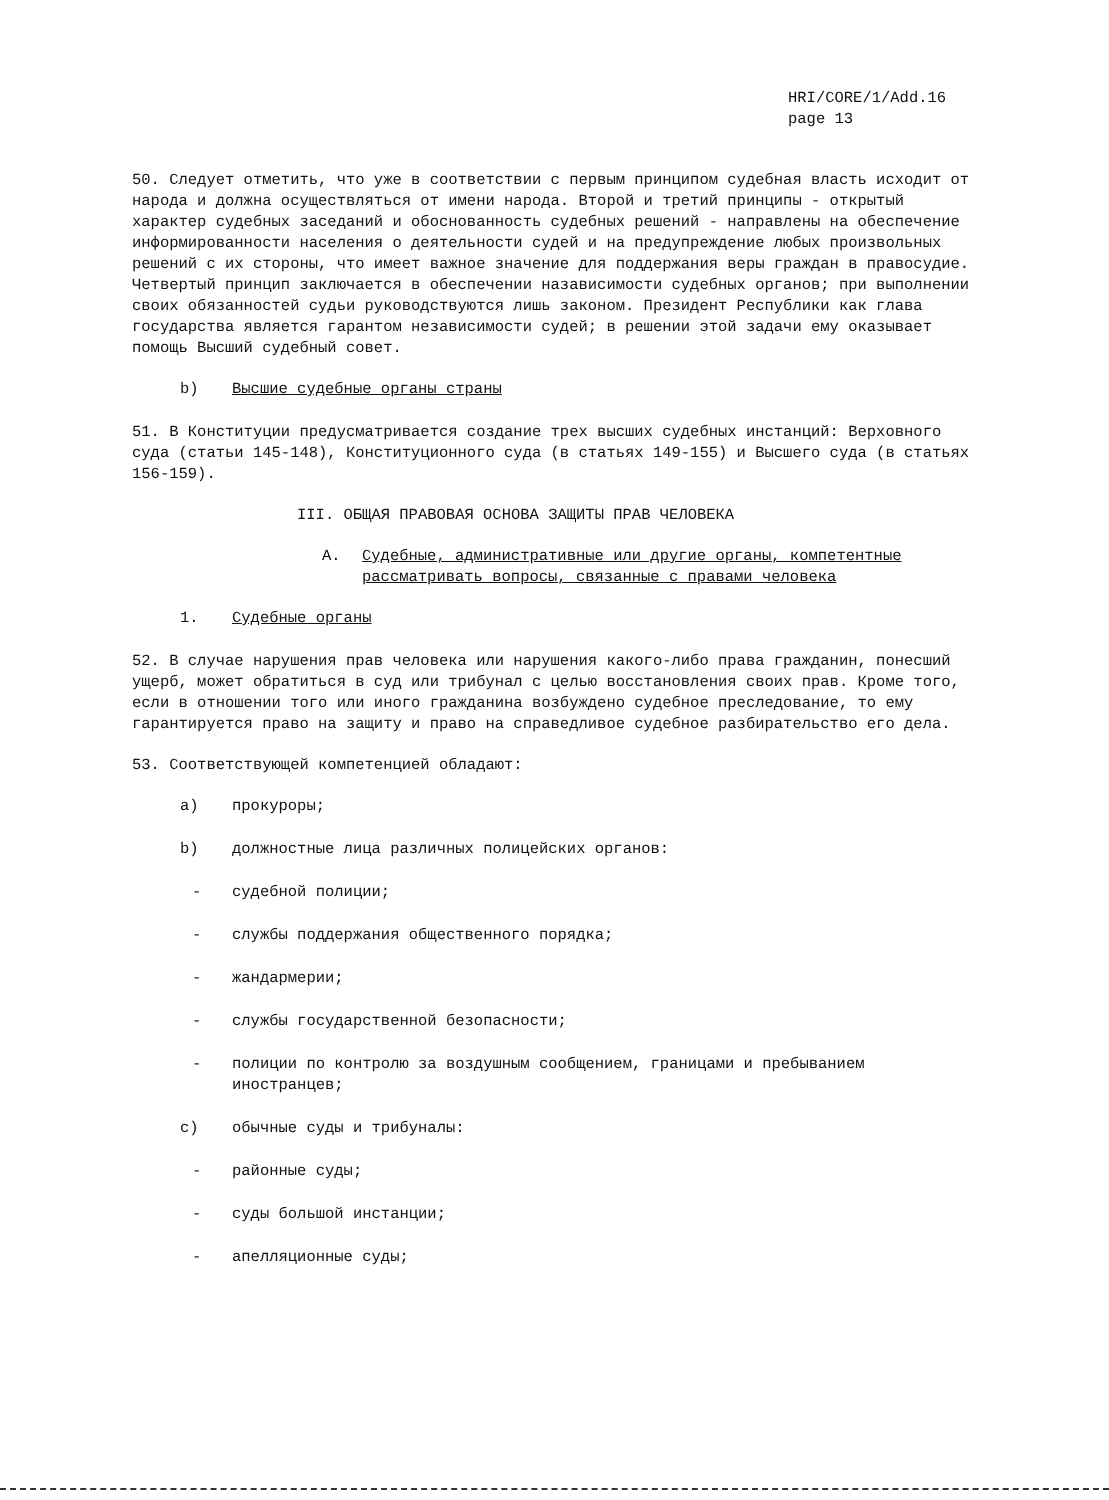HRI/CORE/1/Add.16
page 13
50. Следует отметить, что уже в соответствии с первым принципом судебная власть исходит от народа и должна осуществляться от имени народа. Второй и третий принципы - открытый характер судебных заседаний и обоснованность судебных решений - направлены на обеспечение информированности населения о деятельности судей и на предупреждение любых произвольных решений с их стороны, что имеет важное значение для поддержания веры граждан в правосудие. Четвертый принцип заключается в обеспечении назависимости судебных органов; при выполнении своих обязанностей судьи руководствуются лишь законом. Президент Республики как глава государства является гарантом независимости судей; в решении этой задачи ему оказывает помощь Высший судебный совет.
b) Высшие судебные органы страны
51. В Конституции предусматривается создание трех высших судебных инстанций: Верховного суда (статьи 145-148), Конституционного суда (в статьях 149-155) и Высшего суда (в статьях 156-159).
III. ОБЩАЯ ПРАВОВАЯ ОСНОВА ЗАЩИТЫ ПРАВ ЧЕЛОВЕКА
A. Судебные, административные или другие органы, компетентные рассматривать вопросы, связанные с правами человека
1. Судебные органы
52. В случае нарушения прав человека или нарушения какого-либо права гражданин, понесший ущерб, может обратиться в суд или трибунал с целью восстановления своих прав. Кроме того, если в отношении того или иного гражданина возбуждено судебное преследование, то ему гарантируется право на защиту и право на справедливое судебное разбирательство его дела.
53. Соответствующей компетенцией обладают:
a) прокуроры;
b) должностные лица различных полицейских органов:
- судебной полиции;
- службы поддержания общественного порядка;
- жандармерии;
- службы государственной безопасности;
- полиции по контролю за воздушным сообщением, границами и пребыванием иностранцев;
c) обычные суды и трибуналы:
- районные суды;
- суды большой инстанции;
- апелляционные суды;